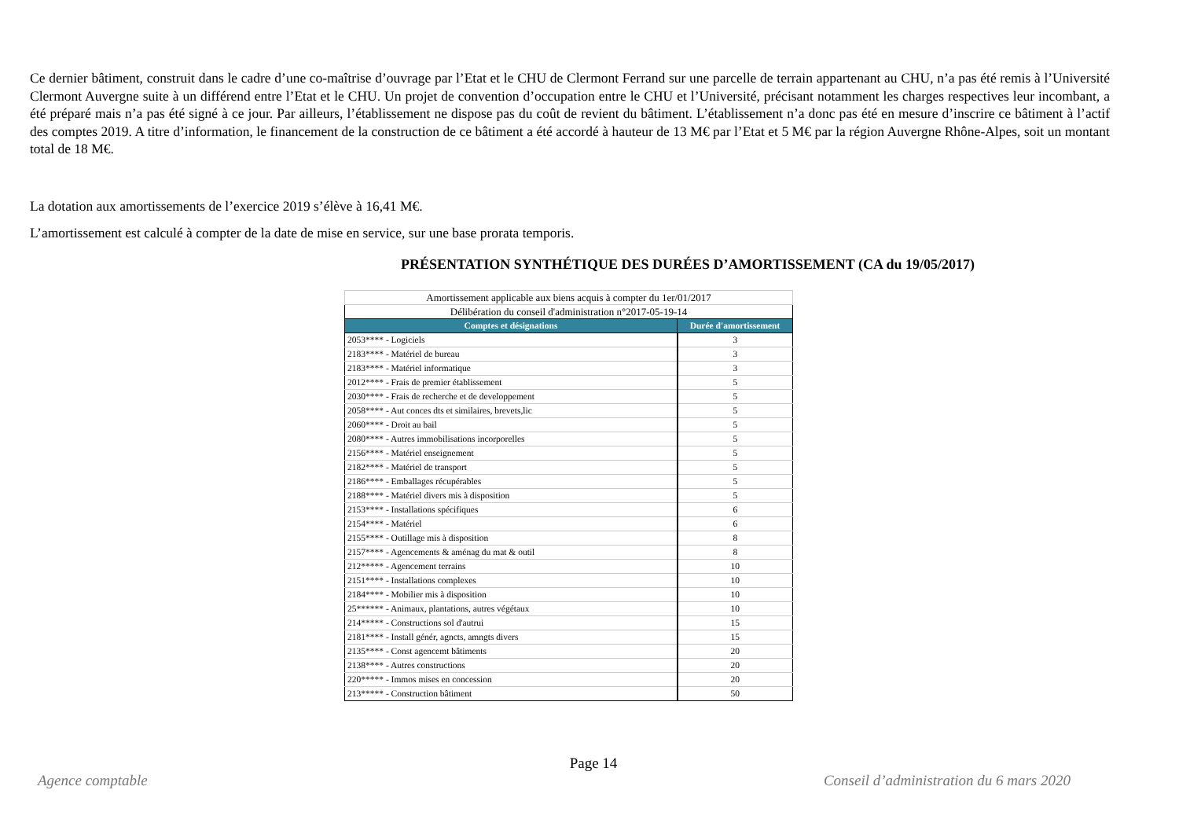Ce dernier bâtiment, construit dans le cadre d’une co-maîtrise d’ouvrage par l’Etat et le CHU de Clermont Ferrand sur une parcelle de terrain appartenant au CHU, n’a pas été remis à l’Université Clermont Auvergne suite à un différend entre l’Etat et le CHU. Un projet de convention d’occupation entre le CHU et l’Université, précisant notamment les charges respectives leur incombant, a été préparé mais n’a pas été signé à ce jour. Par ailleurs, l’établissement ne dispose pas du coût de revient du bâtiment. L’établissement n’a donc pas été en mesure d’inscrire ce bâtiment à l’actif des comptes 2019. A titre d’information, le financement de la construction de ce bâtiment a été accordé à hauteur de 13 M€ par l’Etat et 5 M€ par la région Auvergne Rhône-Alpes, soit un montant total de 18 M€.
La dotation aux amortissements de l’exercice 2019 s’élève à 16,41 M€.
L’amortissement est calculé à compter de la date de mise en service, sur une base prorata temporis.
PRÉSENTATION SYNTHÉTIQUE DES DURÉES D’AMORTISSEMENT (CA du 19/05/2017)
| Amortissement applicable aux biens acquis à compter du 1er/01/2017 | |
| Délibération du conseil d'administration n°2017-05-19-14 | |
| Comptes et désignations | Durée d'amortissement |
| 2053**** - Logiciels | 3 |
| 2183**** - Matériel de bureau | 3 |
| 2183**** - Matériel informatique | 3 |
| 2012**** - Frais de premier établissement | 5 |
| 2030**** - Frais de recherche et de developpement | 5 |
| 2058**** - Aut conces dts et similaires, brevets,lic | 5 |
| 2060**** - Droit au bail | 5 |
| 2080**** - Autres immobilisations incorporelles | 5 |
| 2156**** - Matériel enseignement | 5 |
| 2182**** - Matériel de transport | 5 |
| 2186**** - Emballages récupérables | 5 |
| 2188**** - Matériel divers mis à disposition | 5 |
| 2153**** - Installations spécifiques | 6 |
| 2154**** - Matériel | 6 |
| 2155**** - Outillage mis à disposition | 8 |
| 2157**** - Agencements & aménag du mat & outil | 8 |
| 212***** - Agencement terrains | 10 |
| 2151**** - Installations complexes | 10 |
| 2184**** - Mobilier mis à disposition | 10 |
| 25****** - Animaux, plantations, autres végétaux | 10 |
| 214***** - Constructions sol d'autrui | 15 |
| 2181**** - Install génér, agncts, amngts divers | 15 |
| 2135**** - Const agencemt bâtiments | 20 |
| 2138**** - Autres constructions | 20 |
| 220***** - Immos mises en concession | 20 |
| 213***** - Construction bâtiment | 50 |
Page 14
Agence comptable Conseil d’administration du 6 mars 2020